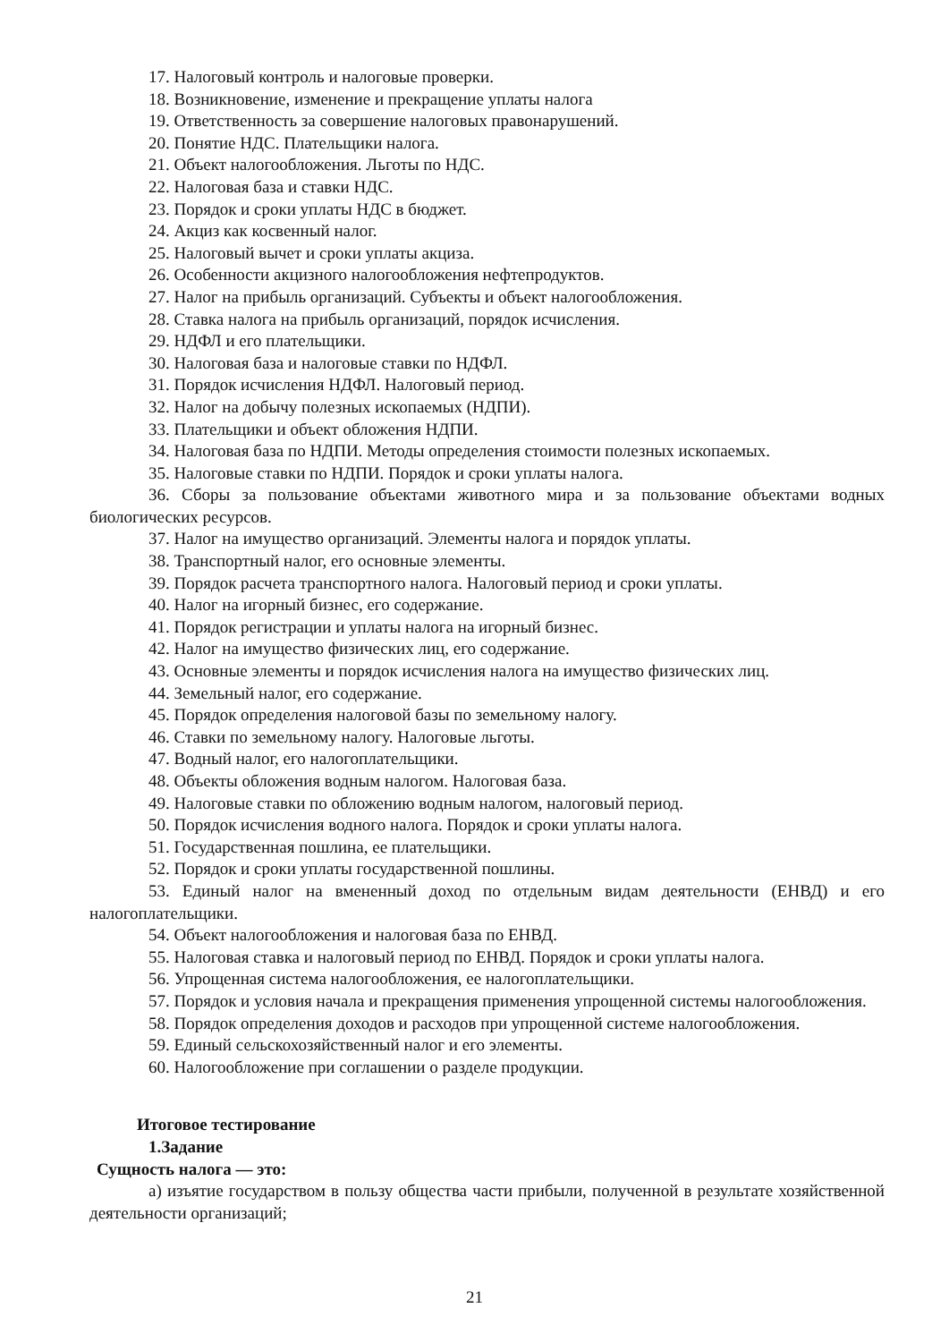17. Налоговый контроль и налоговые проверки.
18. Возникновение, изменение и прекращение уплаты налога
19. Ответственность за совершение налоговых правонарушений.
20. Понятие НДС. Плательщики налога.
21. Объект налогообложения. Льготы по НДС.
22. Налоговая база и ставки НДС.
23. Порядок и сроки уплаты НДС в бюджет.
24. Акциз как косвенный налог.
25. Налоговый вычет и сроки уплаты акциза.
26. Особенности акцизного налогообложения нефтепродуктов.
27. Налог на прибыль организаций. Субъекты и объект налогообложения.
28. Ставка налога на прибыль организаций, порядок исчисления.
29. НДФЛ и его плательщики.
30. Налоговая база и налоговые ставки по НДФЛ.
31. Порядок исчисления НДФЛ. Налоговый период.
32. Налог на добычу полезных ископаемых (НДПИ).
33. Плательщики и объект обложения НДПИ.
34. Налоговая база по НДПИ. Методы определения стоимости полезных ископаемых.
35. Налоговые ставки по НДПИ. Порядок и сроки уплаты налога.
36. Сборы за пользование объектами животного мира и за пользование объектами водных биологических ресурсов.
37. Налог на имущество организаций. Элементы налога и порядок уплаты.
38. Транспортный налог, его основные элементы.
39. Порядок расчета транспортного налога. Налоговый период и сроки уплаты.
40. Налог на игорный бизнес, его содержание.
41. Порядок регистрации и уплаты налога на игорный бизнес.
42. Налог на имущество физических лиц, его содержание.
43. Основные элементы и порядок исчисления налога на имущество физических лиц.
44. Земельный налог, его содержание.
45. Порядок определения налоговой базы по земельному налогу.
46. Ставки по земельному налогу. Налоговые льготы.
47. Водный налог, его налогоплательщики.
48. Объекты обложения водным налогом. Налоговая база.
49. Налоговые ставки по обложению водным налогом, налоговый период.
50. Порядок исчисления водного налога. Порядок и сроки уплаты налога.
51. Государственная пошлина, ее плательщики.
52. Порядок и сроки уплаты государственной пошлины.
53. Единый налог на вмененный доход по отдельным видам деятельности (ЕНВД) и его налогоплательщики.
54. Объект налогообложения и налоговая база по ЕНВД.
55. Налоговая ставка и налоговый период по ЕНВД. Порядок и сроки уплаты налога.
56. Упрощенная система налогообложения, ее налогоплательщики.
57. Порядок и условия начала и прекращения применения упрощенной системы налогообложения.
58. Порядок определения доходов и расходов при упрощенной системе налогообложения.
59. Единый сельскохозяйственный налог и его элементы.
60. Налогообложение при соглашении о разделе продукции.
Итоговое тестирование
1.Задание
Сущность налога — это:
а) изъятие государством в пользу общества части прибыли, полученной в результате хозяйственной деятельности организаций;
21